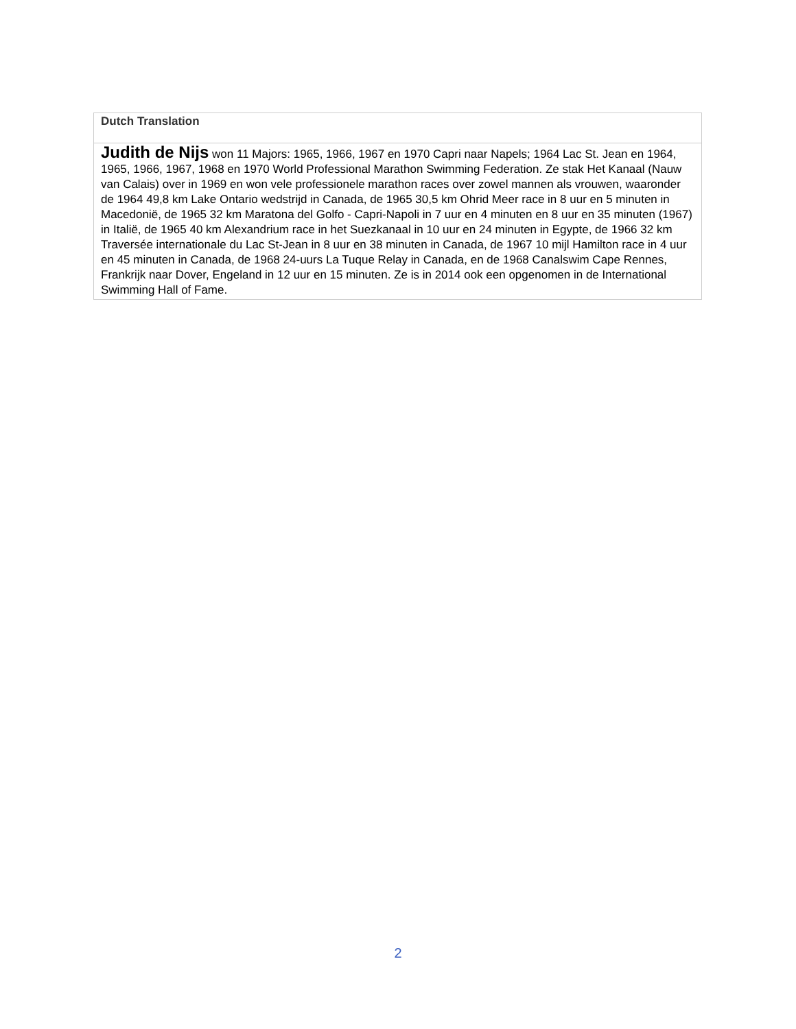| Dutch Translation |
| Judith de Nijs won 11 Majors: 1965, 1966, 1967 en 1970 Capri naar Napels; 1964 Lac St. Jean en 1964, 1965, 1966, 1967, 1968 en 1970 World Professional Marathon Swimming Federation. Ze stak Het Kanaal (Nauw van Calais) over in 1969 en won vele professionele marathon races over zowel mannen als vrouwen, waaronder de 1964 49,8 km Lake Ontario wedstrijd in Canada, de 1965 30,5 km Ohrid Meer race in 8 uur en 5 minuten in Macedonië, de 1965 32 km Maratona del Golfo - Capri-Napoli in 7 uur en 4 minuten en 8 uur en 35 minuten (1967) in Italië, de 1965 40 km Alexandrium race in het Suezkanaal in 10 uur en 24 minuten in Egypte, de 1966 32 km Traversée internationale du Lac St-Jean in 8 uur en 38 minuten in Canada, de 1967 10 mijl Hamilton race in 4 uur en 45 minuten in Canada, de 1968 24-uurs La Tuque Relay in Canada, en de 1968 Canalswim Cape Rennes, Frankrijk naar Dover, Engeland in 12 uur en 15 minuten. Ze is in 2014 ook een opgenomen in de International Swimming Hall of Fame. |
2